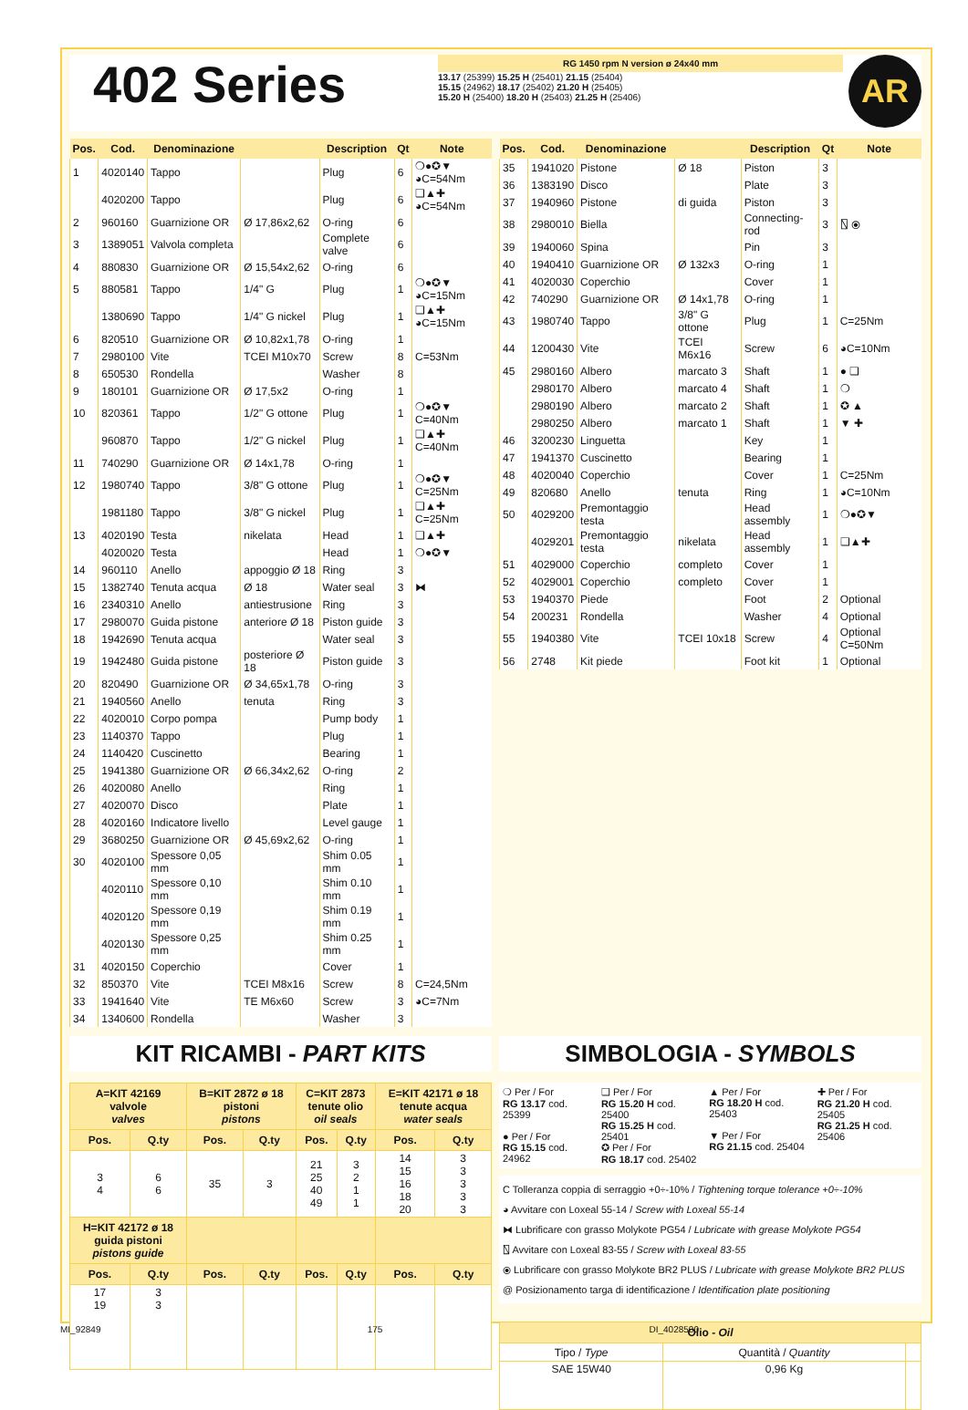402 Series
RG 1450 rpm N version ø 24x40 mm
13.17 (25399) 15.25 H (25401) 21.15 (25404)
15.15 (24962) 18.17 (25402) 21.20 H (25405)
15.20 H (25400) 18.20 H (25403) 21.25 H (25406)
AR
| Pos. | Cod. | Denominazione | | Description | Qt | Note |
| --- | --- | --- | --- | --- | --- | --- |
| 1 | 4020140 | Tappo | | Plug | 6 | ❍●✪▼ ◕C=54Nm |
| | 4020200 | Tappo | | Plug | 6 | ❏▲✚ ◕C=54Nm |
| 2 | 960160 | Guarnizione OR | Ø 17,86x2,62 | O-ring | 6 | |
| 3 | 1389051 | Valvola completa | | Complete valve | 6 | |
| 4 | 880830 | Guarnizione OR | Ø 15,54x2,62 | O-ring | 6 | |
| 5 | 880581 | Tappo | 1/4" G | Plug | 1 | ❍●✪▼ ◕C=15Nm |
| | 1380690 | Tappo | 1/4" G nickel | Plug | 1 | ❏▲✚ ◕C=15Nm |
| 6 | 820510 | Guarnizione OR | Ø 10,82x1,78 | O-ring | 1 | |
| 7 | 2980100 | Vite | TCEI M10x70 | Screw | 8 | C=53Nm |
| 8 | 650530 | Rondella | | Washer | 8 | |
| 9 | 180101 | Guarnizione OR | Ø 17,5x2 | O-ring | 1 | |
| 10 | 820361 | Tappo | 1/2" G ottone | Plug | 1 | ❍●✪▼ C=40Nm |
| | 960870 | Tappo | 1/2" G nickel | Plug | 1 | ❏▲✚ C=40Nm |
| 11 | 740290 | Guarnizione OR | Ø 14x1,78 | O-ring | 1 | |
| 12 | 1980740 | Tappo | 3/8" G ottone | Plug | 1 | ❍●✪▼ C=25Nm |
| | 1981180 | Tappo | 3/8" G nickel | Plug | 1 | ❏▲✚ C=25Nm |
| 13 | 4020190 | Testa | nikelata | Head | 1 | ❏▲✚ |
| | 4020020 | Testa | | Head | 1 | ❍●✪▼ |
| 14 | 960110 | Anello | appoggio Ø 18 | Ring | 3 | |
| 15 | 1382740 | Tenuta acqua | Ø 18 | Water seal | 3 | ⧓ |
| 16 | 2340310 | Anello | antiestrusione | Ring | 3 | |
| 17 | 2980070 | Guida pistone | anteriore Ø 18 | Piston guide | 3 | |
| 18 | 1942690 | Tenuta acqua | | Water seal | 3 | |
| 19 | 1942480 | Guida pistone | posteriore Ø 18 | Piston guide | 3 | |
| 20 | 820490 | Guarnizione OR | Ø 34,65x1,78 | O-ring | 3 | |
| 21 | 1940560 | Anello | tenuta | Ring | 3 | |
| 22 | 4020010 | Corpo pompa | | Pump body | 1 | |
| 23 | 1140370 | Tappo | | Plug | 1 | |
| 24 | 1140420 | Cuscinetto | | Bearing | 1 | |
| 25 | 1941380 | Guarnizione OR | Ø 66,34x2,62 | O-ring | 2 | |
| 26 | 4020080 | Anello | | Ring | 1 | |
| 27 | 4020070 | Disco | | Plate | 1 | |
| 28 | 4020160 | Indicatore livello | | Level gauge | 1 | |
| 29 | 3680250 | Guarnizione OR | Ø 45,69x2,62 | O-ring | 1 | |
| 30 | 4020100 | Spessore 0,05 mm | | Shim 0.05 mm | 1 | |
| | 4020110 | Spessore 0,10 mm | | Shim 0.10 mm | 1 | |
| | 4020120 | Spessore 0,19 mm | | Shim 0.19 mm | 1 | |
| | 4020130 | Spessore 0,25 mm | | Shim 0.25 mm | 1 | |
| 31 | 4020150 | Coperchio | | Cover | 1 | |
| 32 | 850370 | Vite | TCEI M8x16 | Screw | 8 | C=24,5Nm |
| 33 | 1941640 | Vite | TE M6x60 | Screw | 3 | ◕C=7Nm |
| 34 | 1340600 | Rondella | | Washer | 3 | |
| Pos. | Cod. | Denominazione | | Description | Qt | Note |
| --- | --- | --- | --- | --- | --- | --- |
| 35 | 1941020 | Pistone | Ø 18 | Piston | 3 | |
| 36 | 1383190 | Disco | | Plate | 3 | |
| 37 | 1940960 | Pistone | di guida | Piston | 3 | |
| 38 | 2980010 | Biella | | Connecting-rod | 3 | ⍂ ⦿ |
| 39 | 1940060 | Spina | | Pin | 3 | |
| 40 | 1940410 | Guarnizione OR | Ø 132x3 | O-ring | 1 | |
| 41 | 4020030 | Coperchio | | Cover | 1 | |
| 42 | 740290 | Guarnizione OR | Ø 14x1,78 | O-ring | 1 | |
| 43 | 1980740 | Tappo | 3/8" G ottone | Plug | 1 | C=25Nm |
| 44 | 1200430 | Vite | TCEI M6x16 | Screw | 6 | ◕C=10Nm |
| 45 | 2980160 | Albero | marcato 3 | Shaft | 1 | ● ❏ |
| | 2980170 | Albero | marcato 4 | Shaft | 1 | ❍ |
| | 2980190 | Albero | marcato 2 | Shaft | 1 | ✪ ▲ |
| | 2980250 | Albero | marcato 1 | Shaft | 1 | ▼ ✚ |
| 46 | 3200230 | Linguetta | | Key | 1 | |
| 47 | 1941370 | Cuscinetto | | Bearing | 1 | |
| 48 | 4020040 | Coperchio | | Cover | 1 | C=25Nm |
| 49 | 820680 | Anello | tenuta | Ring | 1 | ◕C=10Nm |
| 50 | 4029200 | Premontaggio testa | | Head assembly | 1 | ❍●✪▼ |
| | 4029201 | Premontaggio testa | nikelata | Head assembly | 1 | ❏▲✚ |
| 51 | 4029000 | Coperchio | completo | Cover | 1 | |
| 52 | 4029001 | Coperchio | completo | Cover | 1 | |
| 53 | 1940370 | Piede | | Foot | 2 | Optional |
| 54 | 200231 | Rondella | | Washer | 4 | Optional |
| 55 | 1940380 | Vite | TCEI 10x18 | Screw | 4 | Optional C=50Nm |
| 56 | 2748 | Kit piede | | Foot kit | 1 | Optional |
KIT RICAMBI - PART KITS
| A=KIT 42169 valvole valves | | B=KIT 2872 ø 18 pistoni pistons | | C=KIT 2873 tenute olio oil seals | | E=KIT 42171 ø 18 tenute acqua water seals | |
| --- | --- | --- | --- | --- | --- | --- | --- |
| Pos. | Q.ty | Pos. | Q.ty | Pos. | Q.ty | Pos. | Q.ty |
| 3 4 | 6 6 | 35 | 3 | 21 25 40 49 | 3 2 1 1 | 14 15 16 18 20 | 3 3 3 3 3 |
| H=KIT 42172 ø 18 guida pistoni pistons guide | | | | | | | |
| Pos. | Q.ty | Pos. | Q.ty | Pos. | Q.ty | Pos. | Q.ty |
| 17 19 | 3 3 | | | | | | |
SIMBOLOGIA - SYMBOLS
❍ Per / For
RG 13.17 cod. 25399
● Per / For
RG 15.15 cod. 24962
❏ Per / For
RG 15.20 H cod. 25400
RG 15.25 H cod. 25401
✪ Per / For
RG 18.17 cod. 25402
▲ Per / For
RG 18.20 H cod. 25403
▼ Per / For
RG 21.15 cod. 25404
✚ Per / For
RG 21.20 H cod. 25405
RG 21.25 H cod. 25406
C Tolleranza coppia di serraggio +0÷-10% / Tightening torque tolerance +0÷-10%
◕ Avvitare con Loxeal 55-14 / Screw with Loxeal 55-14
⧓ Lubrificare con grasso Molykote PG54 / Lubricate with grease Molykote PG54
⍂ Avvitare con Loxeal 83-55 / Screw with Loxeal 83-55
⦿ Lubrificare con grasso Molykote BR2 PLUS / Lubricate with grease Molykote BR2 PLUS
@ Posizionamento targa di identificazione / Identification plate positioning
| Olio - Oil | | |
| --- | --- | --- |
| Tipo / Type | Quantità / Quantity | |
| SAE 15W40 | 0,96 Kg | |
MI_92849 175 DI_4028500